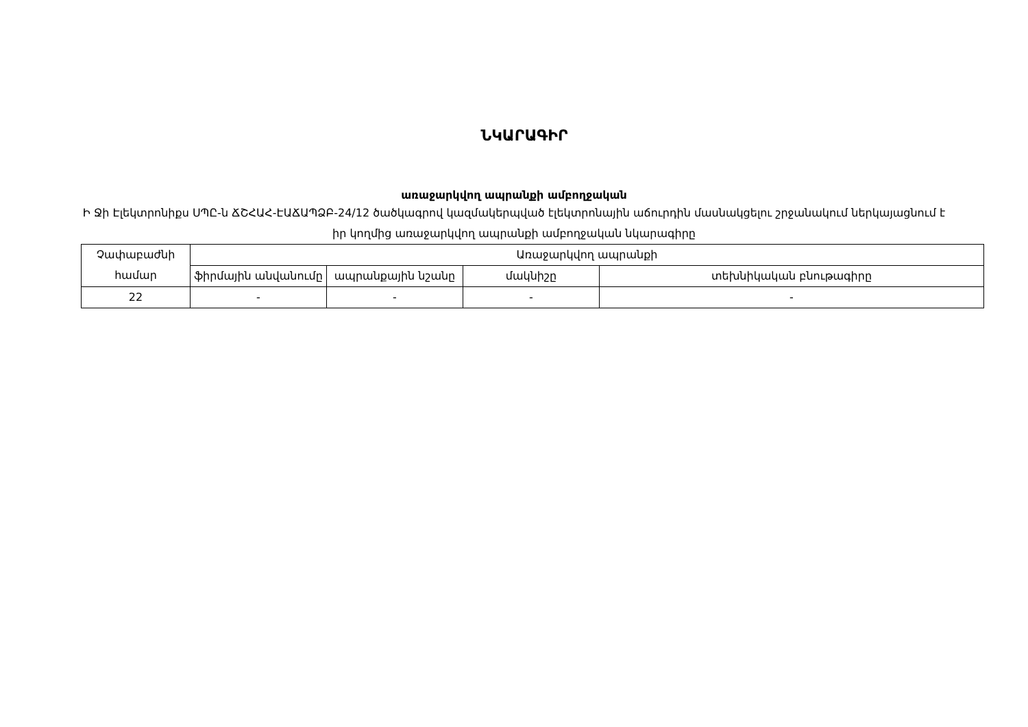ՆԿԱՐԱԳԻՐ
առաջարկվող ապրանքի ամբողջական
Ի Ջի Էլեկտրոնիքս ՍՊԸ-ն ՃՇՀԱՀ-ԷԱՃԱՊՁԲ-24/12 ծածկագրով կազմակերպված էլեկտրոնային աճուրդին մասնակցելու շրջանակում ներկայացնում է իր կողմից առաջարկվող ապրանքի ամբողջական նկարագիրը
| Չափաբաժնի համար | Առաջարկվող ապրանքի | | | |
| --- | --- | --- | --- | --- |
| | ֆիրմային անվանումը | ապրանքային նշանը | մակնիշը | տեխնիկական բնութագիրը |
| 22 | - | - | - | - |